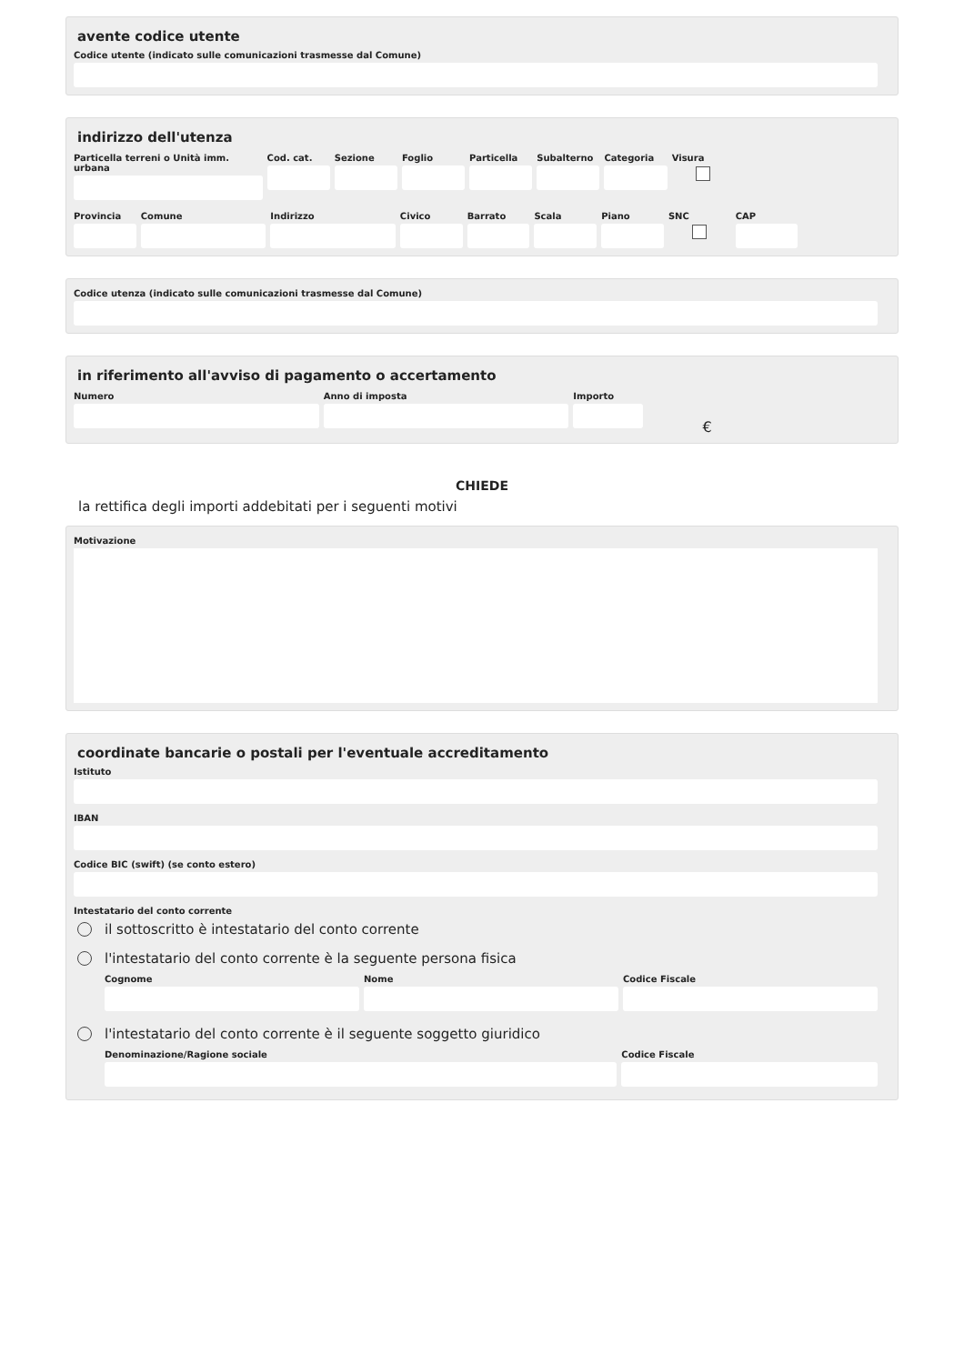avente codice utente
Codice utente (indicato sulle comunicazioni trasmesse dal Comune)
indirizzo dell'utenza
Particella terreni o Unità imm. urbana
Cod. cat. Sezione Foglio Particella Subalterno Categoria Visura
Provincia Comune Indirizzo Civico Barrato Scala Piano SNC CAP
Codice utenza (indicato sulle comunicazioni trasmesse dal Comune)
in riferimento all'avviso di pagamento o accertamento
Numero Anno di imposta Importo
€
CHIEDE
la rettifica degli importi addebitati per i seguenti motivi
Motivazione
coordinate bancarie o postali per l'eventuale accreditamento
Istituto
IBAN
Codice BIC (swift) (se conto estero)
Intestatario del conto corrente
il sottoscritto è intestatario del conto corrente
l'intestatario del conto corrente è la seguente persona fisica
Cognome Nome Codice Fiscale
l'intestatario del conto corrente è il seguente soggetto giuridico
Denominazione/Ragione sociale Codice Fiscale